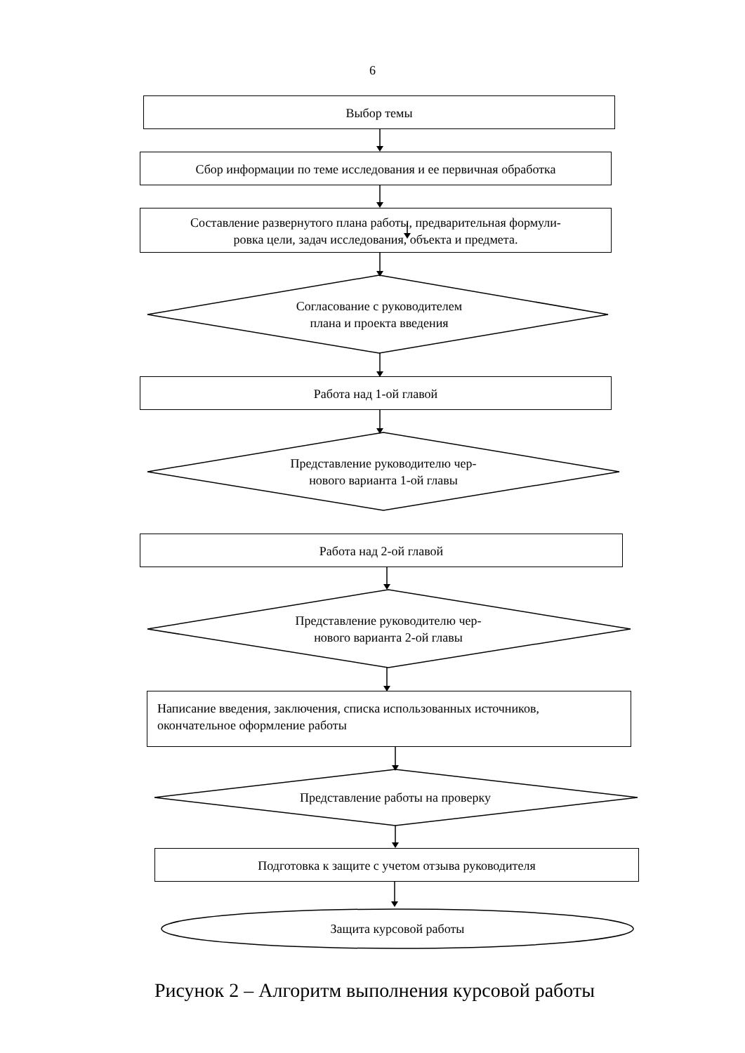6
Выбор темы
Сбор информации по теме исследования и ее первичная обработка
Составление развернутого плана работы, предварительная формули-
ровка цели, задач исследования, объекта и предмета.
Согласование с руководителем
плана и проекта введения
Работа над 1-ой главой
Представление руководителю чер-
нового варианта 1-ой главы
Работа над 2-ой главой
Представление руководителю чер-
нового варианта 2-ой главы
Написание введения, заключения, списка использованных источников,
окончательное оформление работы
Представление работы на проверку
Подготовка к защите с учетом отзыва руководителя
Защита курсовой работы
Рисунок 2 – Алгоритм выполнения курсовой работы